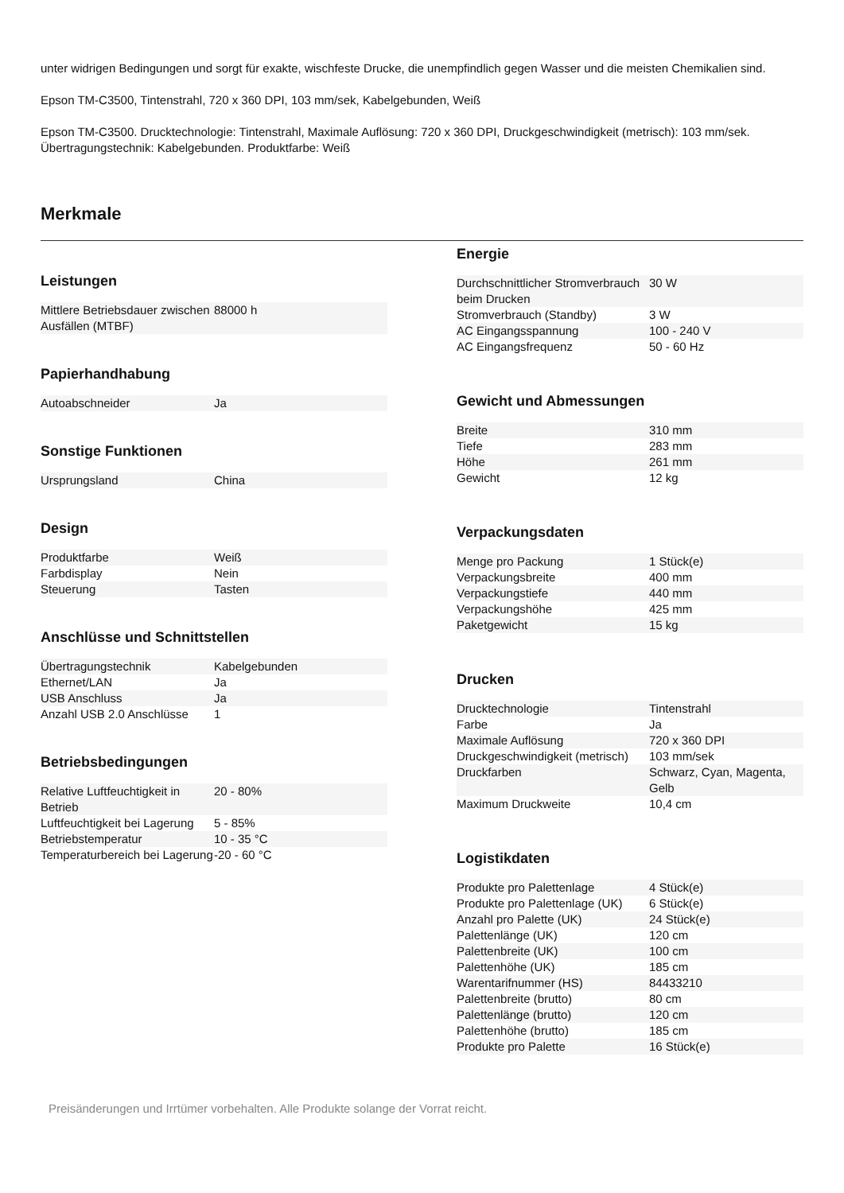unter widrigen Bedingungen und sorgt für exakte, wischfeste Drucke, die unempfindlich gegen Wasser und die meisten Chemikalien sind.
Epson TM-C3500, Tintenstrahl, 720 x 360 DPI, 103 mm/sek, Kabelgebunden, Weiß
Epson TM-C3500. Drucktechnologie: Tintenstrahl, Maximale Auflösung: 720 x 360 DPI, Druckgeschwindigkeit (metrisch): 103 mm/sek. Übertragungstechnik: Kabelgebunden. Produktfarbe: Weiß
Merkmale
Leistungen
| Mittlere Betriebsdauer zwischen Ausfällen (MTBF) | 88000 h |
Papierhandhabung
| Autoabschneider | Ja |
Sonstige Funktionen
| Ursprungsland | China |
Design
| Produktfarbe | Weiß |
| Farbdisplay | Nein |
| Steuerung | Tasten |
Anschlüsse und Schnittstellen
| Übertragungstechnik | Kabelgebunden |
| Ethernet/LAN | Ja |
| USB Anschluss | Ja |
| Anzahl USB 2.0 Anschlüsse | 1 |
Betriebsbedingungen
| Relative Luftfeuchtigkeit in Betrieb | 20 - 80% |
| Luftfeuchtigkeit bei Lagerung | 5 - 85% |
| Betriebstemperatur | 10 - 35 °C |
| Temperaturbereich bei Lagerung | -20 - 60 °C |
Energie
| Durchschnittlicher Stromverbrauch beim Drucken | 30 W |
| Stromverbrauch (Standby) | 3 W |
| AC Eingangsspannung | 100 - 240 V |
| AC Eingangsfrequenz | 50 - 60 Hz |
Gewicht und Abmessungen
| Breite | 310 mm |
| Tiefe | 283 mm |
| Höhe | 261 mm |
| Gewicht | 12 kg |
Verpackungsdaten
| Menge pro Packung | 1 Stück(e) |
| Verpackungsbreite | 400 mm |
| Verpackungstiefe | 440 mm |
| Verpackungshöhe | 425 mm |
| Paketgewicht | 15 kg |
Drucken
| Drucktechnologie | Tintenstrahl |
| Farbe | Ja |
| Maximale Auflösung | 720 x 360 DPI |
| Druckgeschwindigkeit (metrisch) | 103 mm/sek |
| Druckfarben | Schwarz, Cyan, Magenta, Gelb |
| Maximum Druckweite | 10,4 cm |
Logistikdaten
| Produkte pro Palettenlage | 4 Stück(e) |
| Produkte pro Palettenlage (UK) | 6 Stück(e) |
| Anzahl pro Palette (UK) | 24 Stück(e) |
| Palettenlänge (UK) | 120 cm |
| Palettenbreite (UK) | 100 cm |
| Palettenhöhe (UK) | 185 cm |
| Warentarifnummer (HS) | 84433210 |
| Palettenbreite (brutto) | 80 cm |
| Palettenlänge (brutto) | 120 cm |
| Palettenhöhe (brutto) | 185 cm |
| Produkte pro Palette | 16 Stück(e) |
Preisänderungen und Irrtümer vorbehalten. Alle Produkte solange der Vorrat reicht.